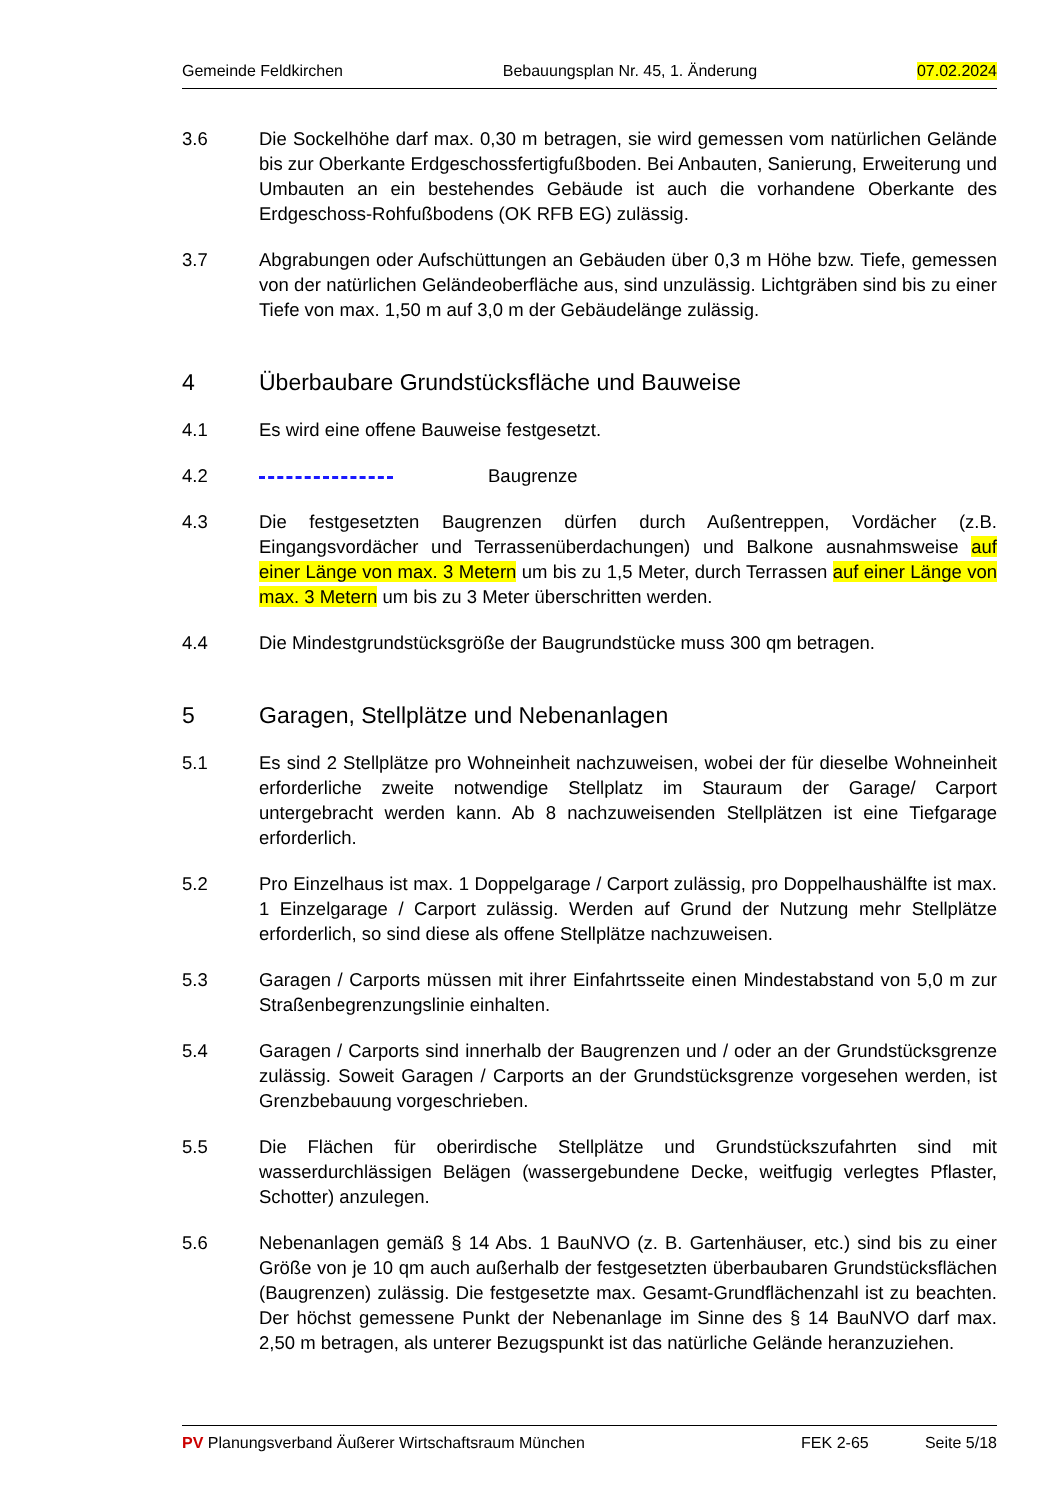Gemeinde Feldkirchen Bebauungsplan Nr. 45, 1. Änderung 07.02.2024
3.6 Die Sockelhöhe darf max. 0,30 m betragen, sie wird gemessen vom natürlichen Gelände bis zur Oberkante Erdgeschossfertigfußboden. Bei Anbauten, Sanierung, Erweiterung und Umbauten an ein bestehendes Gebäude ist auch die vorhandene Oberkante des Erdgeschoss-Rohfußbodens (OK RFB EG) zulässig.
3.7 Abgrabungen oder Aufschüttungen an Gebäuden über 0,3 m Höhe bzw. Tiefe, gemessen von der natürlichen Geländeoberfläche aus, sind unzulässig. Lichtgräben sind bis zu einer Tiefe von max. 1,50 m auf 3,0 m der Gebäudelänge zulässig.
4 Überbaubare Grundstücksfläche und Bauweise
4.1 Es wird eine offene Bauweise festgesetzt.
4.2 Baugrenze
4.3 Die festgesetzten Baugrenzen dürfen durch Außentreppen, Vordächer (z.B. Eingangsvordächer und Terrassenüberdachungen) und Balkone ausnahmsweise auf einer Länge von max. 3 Metern um bis zu 1,5 Meter, durch Terrassen auf einer Länge von max. 3 Metern um bis zu 3 Meter überschritten werden.
4.4 Die Mindestgrundstücksgröße der Baugrundstücke muss 300 qm betragen.
5 Garagen, Stellplätze und Nebenanlagen
5.1 Es sind 2 Stellplätze pro Wohneinheit nachzuweisen, wobei der für dieselbe Wohneinheit erforderliche zweite notwendige Stellplatz im Stauraum der Garage/ Carport untergebracht werden kann. Ab 8 nachzuweisenden Stellplätzen ist eine Tiefgarage erforderlich.
5.2 Pro Einzelhaus ist max. 1 Doppelgarage / Carport zulässig, pro Doppelhaushälfte ist max. 1 Einzelgarage / Carport zulässig. Werden auf Grund der Nutzung mehr Stellplätze erforderlich, so sind diese als offene Stellplätze nachzuweisen.
5.3 Garagen / Carports müssen mit ihrer Einfahrtsseite einen Mindestabstand von 5,0 m zur Straßenbegrenzungslinie einhalten.
5.4 Garagen / Carports sind innerhalb der Baugrenzen und / oder an der Grundstücksgrenze zulässig. Soweit Garagen / Carports an der Grundstücksgrenze vorgesehen werden, ist Grenzbebauung vorgeschrieben.
5.5 Die Flächen für oberirdische Stellplätze und Grundstückszufahrten sind mit wasserdurchlässigen Belägen (wassergebundene Decke, weitfugig verlegtes Pflaster, Schotter) anzulegen.
5.6 Nebenanlagen gemäß § 14 Abs. 1 BauNVO (z. B. Gartenhäuser, etc.) sind bis zu einer Größe von je 10 qm auch außerhalb der festgesetzten überbaubaren Grundstücksflächen (Baugrenzen) zulässig. Die festgesetzte max. Gesamt-Grundflächenzahl ist zu beachten. Der höchst gemessene Punkt der Nebenanlage im Sinne des § 14 BauNVO darf max. 2,50 m betragen, als unterer Bezugspunkt ist das natürliche Gelände heranzuziehen.
PV Planungsverband Äußerer Wirtschaftsraum München FEK 2-65 Seite 5/18